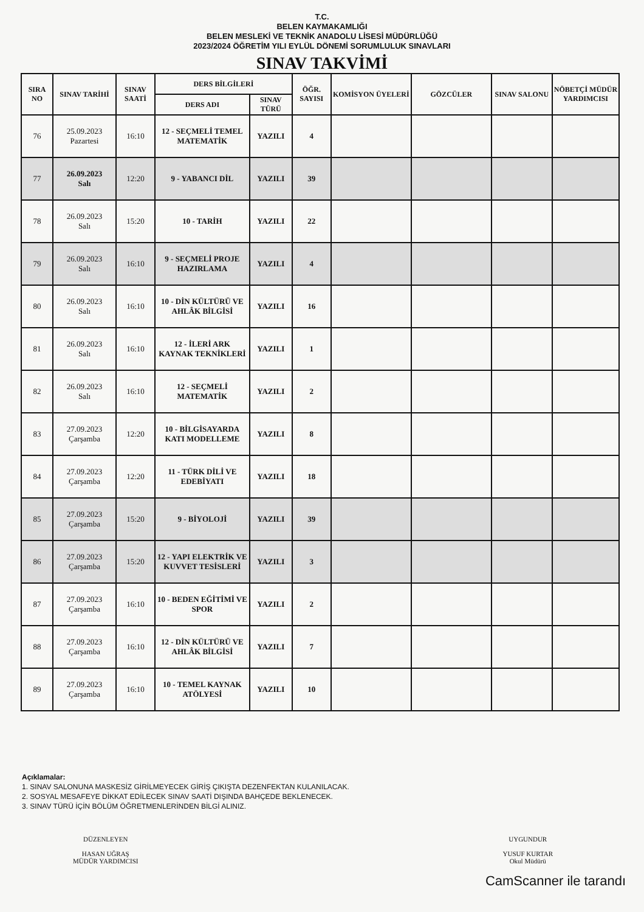T.C.
BELEN KAYMAKAMLIĞI
BELEN MESLEKİ VE TEKNİK ANADOLU LİSESİ MÜDÜRLÜĞÜ
2023/2024 ÖĞRETİM YILI EYLÜL DÖNEMİ SORUMLULUK SINAVLARI
SINAV TAKVİMİ
| SIRA NO | SINAV TARİHİ | SINAV SAATİ | DERS BİLGİLERİ | | ÖĞR. SAYISI | KOMİSYON ÜYELERİ | GÖZCÜLER | SINAV SALONU | NÖBETÇİ MÜDÜR YARDIMCISI |
| --- | --- | --- | --- | --- | --- | --- | --- | --- | --- |
| | | | DERS ADI | SINAV TÜRÜ | | | | | |
| 76 | 25.09.2023 Pazartesi | 16:10 | 12 - SEÇMELİ TEMEL MATEMATİK | YAZILI | 4 | | | | |
| 77 | 26.09.2023 Salı | 12:20 | 9 - YABANCI DİL | YAZILI | 39 | | | | |
| 78 | 26.09.2023 Salı | 15:20 | 10 - TARİH | YAZILI | 22 | | | | |
| 79 | 26.09.2023 Salı | 16:10 | 9 - SEÇMELİ PROJE HAZIRLAMA | YAZILI | 4 | | | | |
| 80 | 26.09.2023 Salı | 16:10 | 10 - DİN KÜLTÜRÜ VE AHLÂK BİLGİSİ | YAZILI | 16 | | | | |
| 81 | 26.09.2023 Salı | 16:10 | 12 - İLERİ ARK KAYNAK TEKNİKLERİ | YAZILI | 1 | | | | |
| 82 | 26.09.2023 Salı | 16:10 | 12 - SEÇMELİ MATEMATİK | YAZILI | 2 | | | | |
| 83 | 27.09.2023 Çarşamba | 12:20 | 10 - BİLGİSAYARDA KATI MODELLEME | YAZILI | 8 | | | | |
| 84 | 27.09.2023 Çarşamba | 12:20 | 11 - TÜRK DİLİ VE EDEBİYATI | YAZILI | 18 | | | | |
| 85 | 27.09.2023 Çarşamba | 15:20 | 9 - BİYOLOJİ | YAZILI | 39 | | | | |
| 86 | 27.09.2023 Çarşamba | 15:20 | 12 - YAPI ELEKTRİK VE KUVVET TESİSLERİ | YAZILI | 3 | | | | |
| 87 | 27.09.2023 Çarşamba | 16:10 | 10 - BEDEN EĞİTİMİ VE SPOR | YAZILI | 2 | | | | |
| 88 | 27.09.2023 Çarşamba | 16:10 | 12 - DİN KÜLTÜRÜ VE AHLÂK BİLGİSİ | YAZILI | 7 | | | | |
| 89 | 27.09.2023 Çarşamba | 16:10 | 10 - TEMEL KAYNAK ATÖLYESİ | YAZILI | 10 | | | | |
Açıklamalar:
1. SINAV SALONUNA MASKESİZ GİRİLMEYECEK GİRİŞ ÇIKIŞTA DEZENFEKTAN KULANILACAK.
2. SOSYAL MESAFEYE DİKKAT EDİLECEK SINAV SAATİ DIŞINDA BAHÇEDE BEKLENECEK.
3. SINAV TÜRÜ İÇİN BÖLÜM ÖĞRETMENLERİNDEN BİLGİ ALINIZ.
DÜZENLEYEN
HASAN UĞRAŞ
MÜDÜR YARDIMCISI
UYGUNDUR
YUSUF KURTAR
Okul Müdürü
CamScanner ile tarandı